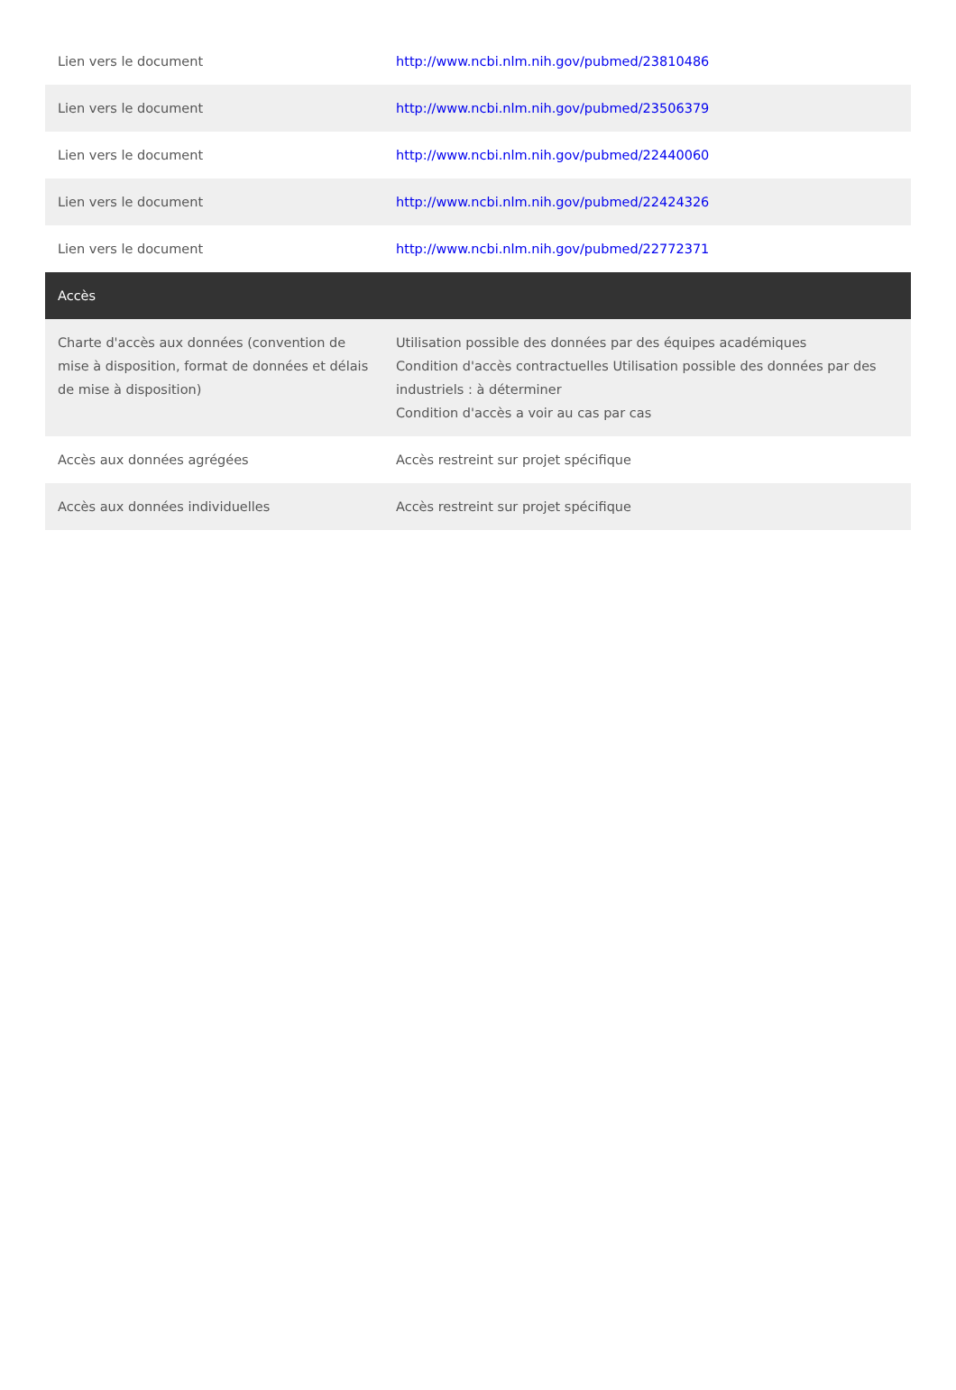| Lien vers le document | http://www.ncbi.nlm.nih.gov/pubmed/23810486 |
| Lien vers le document | http://www.ncbi.nlm.nih.gov/pubmed/23506379 |
| Lien vers le document | http://www.ncbi.nlm.nih.gov/pubmed/22440060 |
| Lien vers le document | http://www.ncbi.nlm.nih.gov/pubmed/22424326 |
| Lien vers le document | http://www.ncbi.nlm.nih.gov/pubmed/22772371 |
| Accès | |
| Charte d'accès aux données (convention de mise à disposition, format de données et délais de mise à disposition) | Utilisation possible des données par des équipes académiques Condition d'accès contractuelles Utilisation possible des données par des industriels : à déterminer Condition d'accès a voir au cas par cas |
| Accès aux données agrégées | Accès restreint sur projet spécifique |
| Accès aux données individuelles | Accès restreint sur projet spécifique |